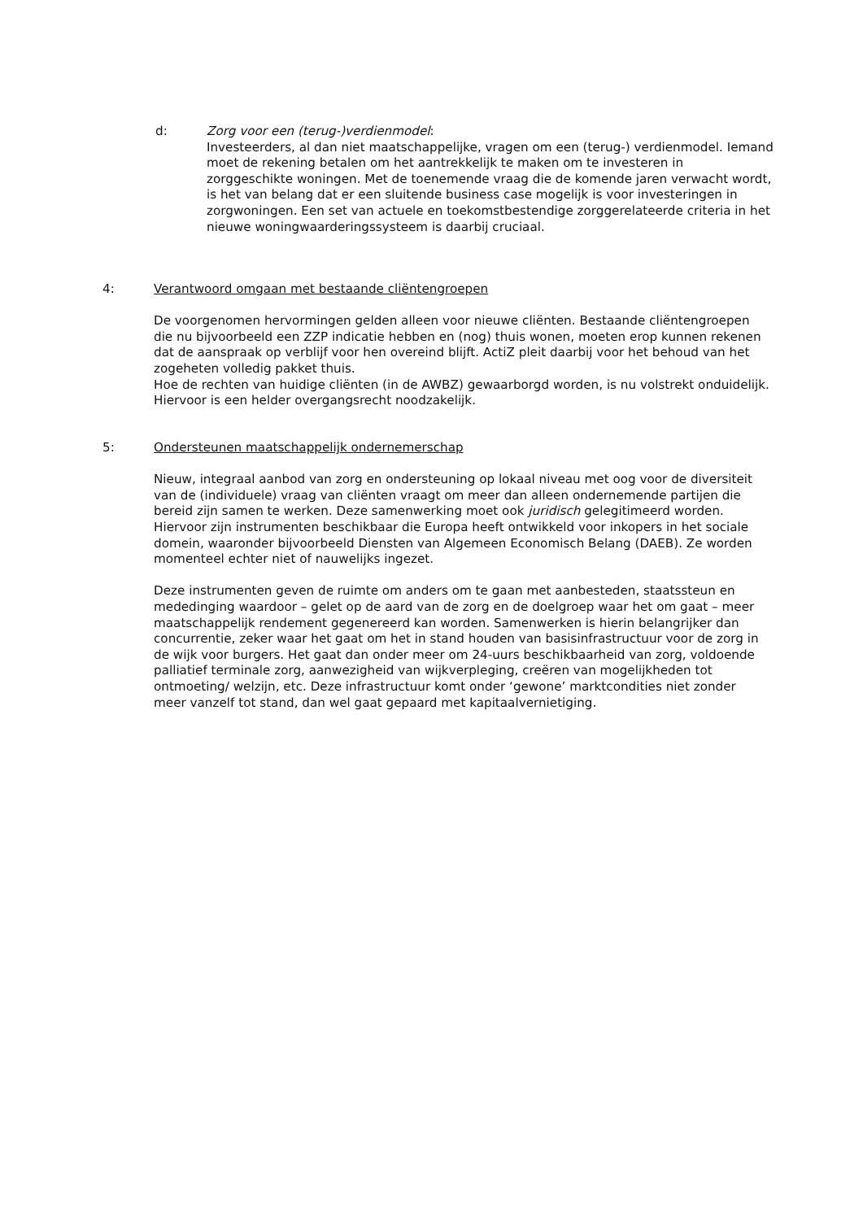d: Zorg voor een (terug-)verdienmodel:
Investeerders, al dan niet maatschappelijke, vragen om een (terug-) verdienmodel. Iemand moet de rekening betalen om het aantrekkelijk te maken om te investeren in zorggeschikte woningen. Met de toenemende vraag die de komende jaren verwacht wordt, is het van belang dat er een sluitende business case mogelijk is voor investeringen in zorgwoningen. Een set van actuele en toekomstbestendige zorggerelateerde criteria in het nieuwe woningwaarderingssysteem is daarbij cruciaal.
4: Verantwoord omgaan met bestaande cliëntengroepen
De voorgenomen hervormingen gelden alleen voor nieuwe cliënten. Bestaande cliëntengroepen die nu bijvoorbeeld een ZZP indicatie hebben en (nog) thuis wonen, moeten erop kunnen rekenen dat de aanspraak op verblijf voor hen overeind blijft. ActiZ pleit daarbij voor het behoud van het zogeheten volledig pakket thuis.
Hoe de rechten van huidige cliënten (in de AWBZ) gewaarborgd worden, is nu volstrekt onduidelijk. Hiervoor is een helder overgangsrecht noodzakelijk.
5: Ondersteunen maatschappelijk ondernemerschap
Nieuw, integraal aanbod van zorg en ondersteuning op lokaal niveau met oog voor de diversiteit van de (individuele) vraag van cliënten vraagt om meer dan alleen ondernemende partijen die bereid zijn samen te werken. Deze samenwerking moet ook juridisch gelegitimeerd worden. Hiervoor zijn instrumenten beschikbaar die Europa heeft ontwikkeld voor inkopers in het sociale domein, waaronder bijvoorbeeld Diensten van Algemeen Economisch Belang (DAEB). Ze worden momenteel echter niet of nauwelijks ingezet.
Deze instrumenten geven de ruimte om anders om te gaan met aanbesteden, staatssteun en mededinging waardoor – gelet op de aard van de zorg en de doelgroep waar het om gaat – meer maatschappelijk rendement gegenereerd kan worden. Samenwerken is hierin belangrijker dan concurrentie, zeker waar het gaat om het in stand houden van basisinfrastructuur voor de zorg in de wijk voor burgers. Het gaat dan onder meer om 24-uurs beschikbaarheid van zorg, voldoende palliatief terminale zorg, aanwezigheid van wijkverpleging, creëren van mogelijkheden tot ontmoeting/ welzijn, etc. Deze infrastructuur komt onder ‘gewone’ marktcondities niet zonder meer vanzelf tot stand, dan wel gaat gepaard met kapitaalvernietiging.